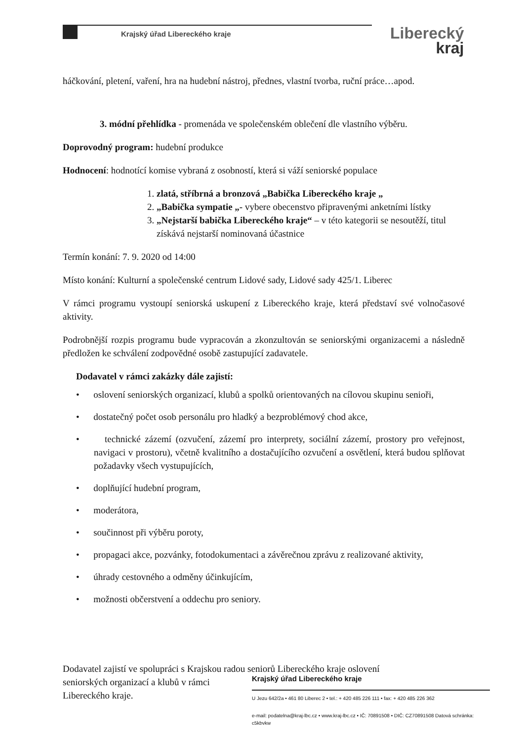Krajský úřad Libereckého kraje
Liberecký
kraj
háčkování, pletení, vaření, hra na hudební nástroj, přednes, vlastní tvorba, ruční práce…apod.
3. módní přehlídka - promenáda ve společenském oblečení dle vlastního výběru.
Doprovodný program: hudební produkce
Hodnocení: hodnotící komise vybraná z osobností, která si váží seniorské populace
1. zlatá, stříbrná a bronzová „Babička Libereckého kraje „
2. „Babička sympatie „- vybere obecenstvo připravenými anketními lístky
3. „Nejstarší babička Libereckého kraje“ – v této kategorii se nesoutěží, titul získává nejstarší nominovaná účastnice
Termín konání: 7. 9. 2020 od 14:00
Místo konání: Kulturní a společenské centrum Lidové sady, Lidové sady 425/1. Liberec
V rámci programu vystoupí seniorská uskupení z Libereckého kraje, která představí své volnočasové aktivity.
Podrobnější rozpis programu bude vypracován a zkonzultován se seniorskými organizacemi a následně předložen ke schválení zodpovědné osobě zastupující zadavatele.
Dodavatel v rámci zakázky dále zajistí:
• oslovení seniorských organizací, klubů a spolků orientovaných na cílovou skupinu senioři,
• dostatečný počet osob personálu pro hladký a bezproblémový chod akce,
• technické zázemí (ozvučení, zázemí pro interprety, sociální zázemí, prostory pro veřejnost, navigaci v prostoru), včetně kvalitního a dostačujícího ozvučení a osvětlení, která budou splňovat požadavky všech vystupujících,
• doplňující hudební program,
• moderátora,
• součinnost při výběru poroty,
• propagaci akce, pozvánky, fotodokumentaci a závěrečnou zprávu z realizované aktivity,
• úhrady cestovného a odměny účinkujícím,
• možnosti občerstvení a oddechu pro seniory.
Dodavatel zajistí ve spolupráci s Krajskou radou seniorů Libereckého kraje oslovení
seniorských organizací a klubů v rámci
Libereckého kraje.
Krajský úřad Libereckého kraje
U Jezu 642/2a • 461 80 Liberec 2 • tel.: + 420 485 226 111 • fax: + 420 485 226 362
e-mail: podatelna@kraj-lbc.cz • www.kraj-lbc.cz • IČ: 70891508 • DIČ: CZ70891508 Datová schránka: c5kbvkw